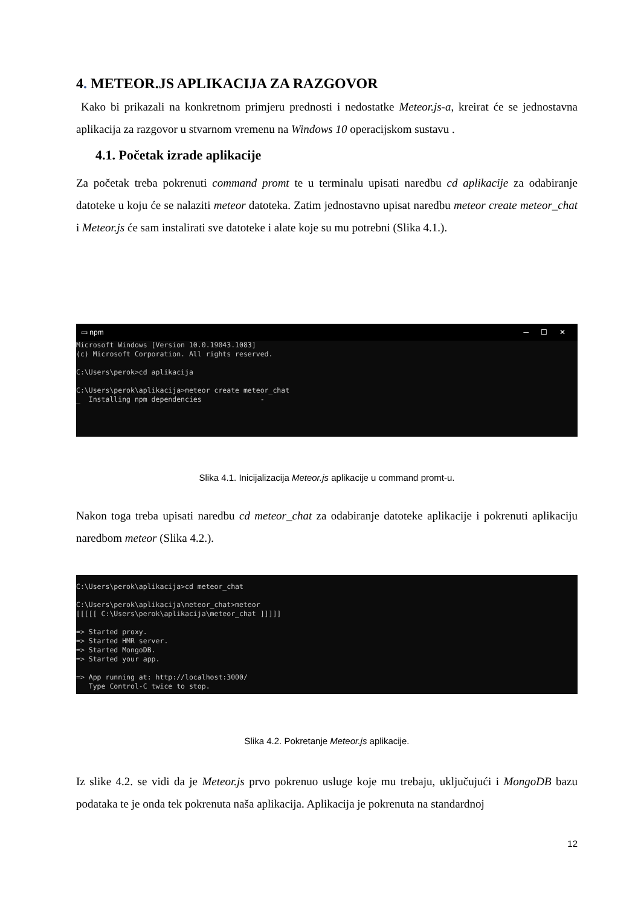4. METEOR.JS APLIKACIJA ZA RAZGOVOR
Kako bi prikazali na konkretnom primjeru prednosti i nedostatke Meteor.js-a, kreirat će se jednostavna aplikacija za razgovor u stvarnom vremenu na Windows 10 operacijskom sustavu .
4.1. Početak izrade aplikacije
Za početak treba pokrenuti command promt te u terminalu upisati naredbu cd aplikacije za odabiranje datoteke u koju će se nalaziti meteor datoteka. Zatim jednostavno upisat naredbu meteor create meteor_chat i Meteor.js će sam instalirati sve datoteke i alate koje su mu potrebni (Slika 4.1.).
▭ npm ─ ☐ ✕
Microsoft Windows [Version 10.0.19043.1083] (c) Microsoft Corporation. All rights reserved. C:\Users\perok>cd aplikacija C:\Users\perok\aplikacija>meteor create meteor_chat _ Installing npm dependencies -
Slika 4.1. Inicijalizacija Meteor.js aplikacije u command promt-u.
Nakon toga treba upisati naredbu cd meteor_chat za odabiranje datoteke aplikacije i pokrenuti aplikaciju naredbom meteor (Slika 4.2.).
C:\Users\perok\aplikacija>cd meteor_chat C:\Users\perok\aplikacija\meteor_chat>meteor [[[[[ C:\Users\perok\aplikacija\meteor_chat ]]]]] => Started proxy. => Started HMR server. => Started MongoDB. => Started your app. => App running at: http://localhost:3000/ Type Control-C twice to stop.
Slika 4.2. Pokretanje Meteor.js aplikacije.
Iz slike 4.2. se vidi da je Meteor.js prvo pokrenuo usluge koje mu trebaju, uključujući i MongoDB bazu podataka te je onda tek pokrenuta naša aplikacija. Aplikacija je pokrenuta na standardnoj
12